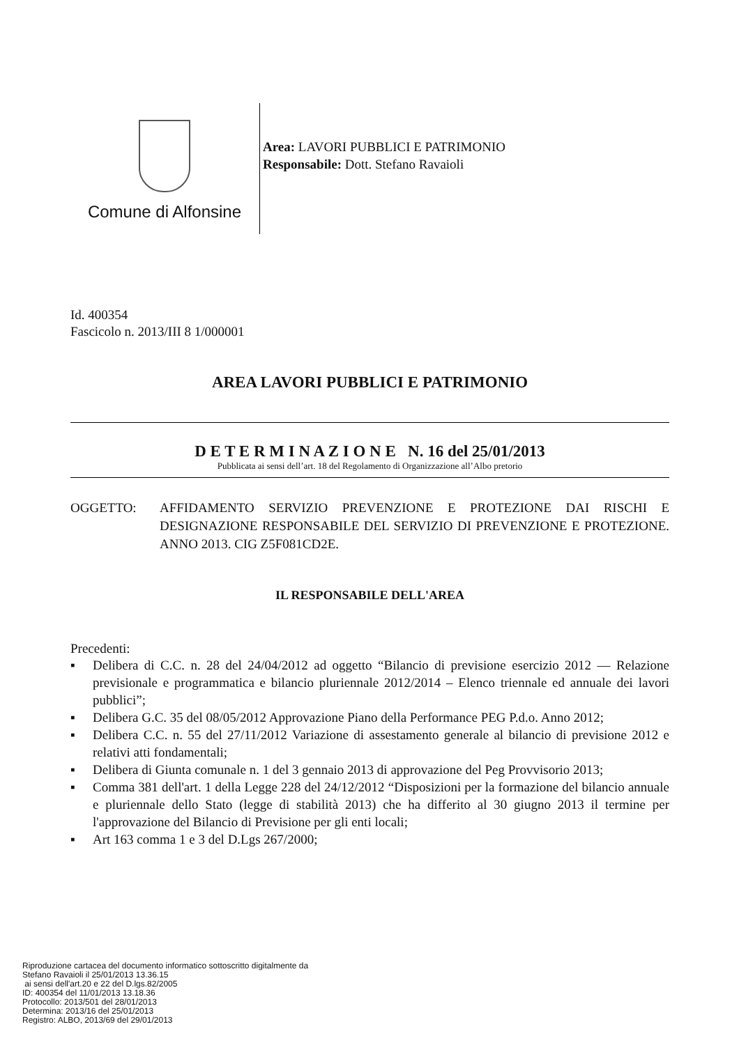Comune di Alfonsine
Area: LAVORI PUBBLICI E PATRIMONIO
Responsabile: Dott. Stefano Ravaioli
Id. 400354
Fascicolo n. 2013/III 8 1/000001
AREA LAVORI PUBBLICI E PATRIMONIO
D E T E R M I N A Z I O N E N. 16 del 25/01/2013
Pubblicata ai sensi dell’art. 18 del Regolamento di Organizzazione all’Albo pretorio
OGGETTO: AFFIDAMENTO SERVIZIO PREVENZIONE E PROTEZIONE DAI RISCHI E DESIGNAZIONE RESPONSABILE DEL SERVIZIO DI PREVENZIONE E PROTEZIONE. ANNO 2013. CIG Z5F081CD2E.
IL RESPONSABILE DELL'AREA
Precedenti:
▪ Delibera di C.C. n. 28 del 24/04/2012 ad oggetto “Bilancio di previsione esercizio 2012 — Relazione previsionale e programmatica e bilancio pluriennale 2012/2014 – Elenco triennale ed annuale dei lavori pubblici”;
▪ Delibera G.C. 35 del 08/05/2012 Approvazione Piano della Performance PEG P.d.o. Anno 2012;
▪ Delibera C.C. n. 55 del 27/11/2012 Variazione di assestamento generale al bilancio di previsione 2012 e relativi atti fondamentali;
▪ Delibera di Giunta comunale n. 1 del 3 gennaio 2013 di approvazione del Peg Provvisorio 2013;
▪ Comma 381 dell'art. 1 della Legge 228 del 24/12/2012 “Disposizioni per la formazione del bilancio annuale e pluriennale dello Stato (legge di stabilità 2013) che ha differito al 30 giugno 2013 il termine per l'approvazione del Bilancio di Previsione per gli enti locali;
▪ Art 163 comma 1 e 3 del D.Lgs 267/2000;
Riproduzione cartacea del documento informatico sottoscritto digitalmente da
Stefano Ravaioli il 25/01/2013 13.36.15
ai sensi dell'art.20 e 22 del D.lgs.82/2005
ID: 400354 del 11/01/2013 13.18.36
Protocollo: 2013/501 del 28/01/2013
Determina: 2013/16 del 25/01/2013
Registro: ALBO, 2013/69 del 29/01/2013